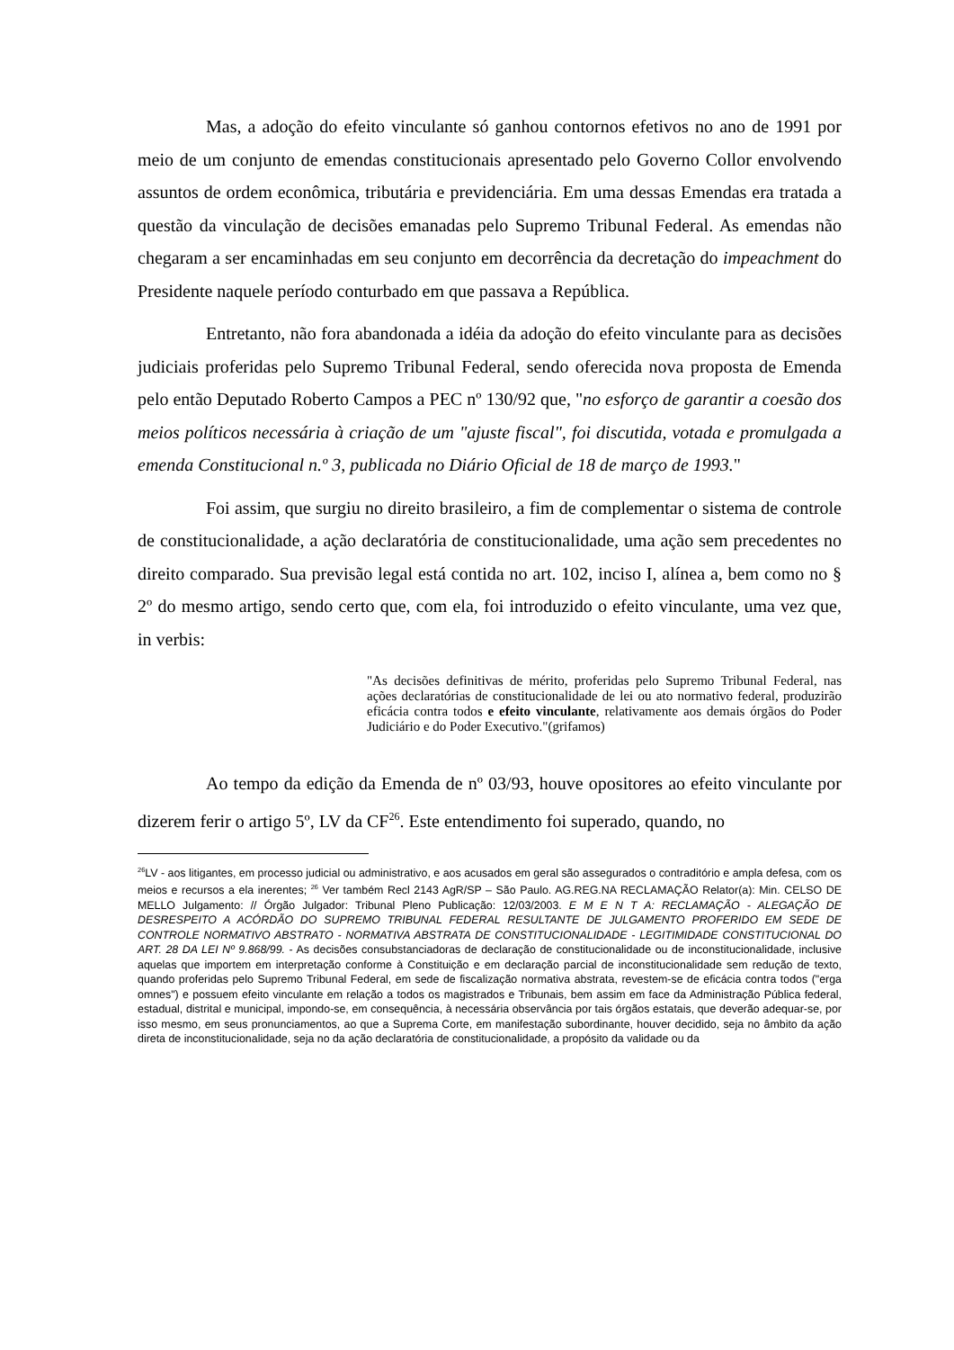Mas, a adoção do efeito vinculante só ganhou contornos efetivos no ano de 1991 por meio de um conjunto de emendas constitucionais apresentado pelo Governo Collor envolvendo assuntos de ordem econômica, tributária e previdenciária. Em uma dessas Emendas era tratada a questão da vinculação de decisões emanadas pelo Supremo Tribunal Federal. As emendas não chegaram a ser encaminhadas em seu conjunto em decorrência da decretação do impeachment do Presidente naquele período conturbado em que passava a República.
Entretanto, não fora abandonada a idéia da adoção do efeito vinculante para as decisões judiciais proferidas pelo Supremo Tribunal Federal, sendo oferecida nova proposta de Emenda pelo então Deputado Roberto Campos a PEC nº 130/92 que, "no esforço de garantir a coesão dos meios políticos necessária à criação de um "ajuste fiscal", foi discutida, votada e promulgada a emenda Constitucional n.º 3, publicada no Diário Oficial de 18 de março de 1993."
Foi assim, que surgiu no direito brasileiro, a fim de complementar o sistema de controle de constitucionalidade, a ação declaratória de constitucionalidade, uma ação sem precedentes no direito comparado. Sua previsão legal está contida no art. 102, inciso I, alínea a, bem como no § 2º do mesmo artigo, sendo certo que, com ela, foi introduzido o efeito vinculante, uma vez que, in verbis:
"As decisões definitivas de mérito, proferidas pelo Supremo Tribunal Federal, nas ações declaratórias de constitucionalidade de lei ou ato normativo federal, produzirão eficácia contra todos e efeito vinculante, relativamente aos demais órgãos do Poder Judiciário e do Poder Executivo."(grifamos)
Ao tempo da edição da Emenda de nº 03/93, houve opositores ao efeito vinculante por dizerem ferir o artigo 5º, LV da CF<sup>26</sup>. Este entendimento foi superado, quando, no
<sup>26</sup> LV - aos litigantes, em processo judicial ou administrativo, e aos acusados em geral são assegurados o contraditório e ampla defesa, com os meios e recursos a ela inerentes; <sup>26</sup> Ver também Recl 2143 AgR/SP – São Paulo. AG.REG.NA RECLAMAÇÃO Relator(a): Min. CELSO DE MELLO Julgamento: // Órgão Julgador: Tribunal Pleno Publicação: 12/03/2003. E M E N T A: RECLAMAÇÃO - ALEGAÇÃO DE DESRESPEITO A ACÓRDÃO DO SUPREMO TRIBUNAL FEDERAL RESULTANTE DE JULGAMENTO PROFERIDO EM SEDE DE CONTROLE NORMATIVO ABSTRATO - NORMATIVA ABSTRATA DE CONSTITUCIONALIDADE - LEGITIMIDADE CONSTITUCIONAL DO ART. 28 DA LEI Nº 9.868/99. - As decisões consubstanciadoras de declaração de constitucionalidade ou de inconstitucionalidade, inclusive aquelas que importem em interpretação conforme à Constituição e em declaração parcial de inconstitucionalidade sem redução de texto, quando proferidas pelo Supremo Tribunal Federal, em sede de fiscalização normativa abstrata, revestem-se de eficácia contra todos ("erga omnes") e possuem efeito vinculante em relação a todos os magistrados e Tribunais, bem assim em face da Administração Pública federal, estadual, distrital e municipal, impondo-se, em consequência, à necessária observância por tais órgãos estatais, que deverão adequar-se, por isso mesmo, em seus pronunciamentos, ao que a Suprema Corte, em manifestação subordinante, houver decidido, seja no âmbito da ação direta de inconstitucionalidade, seja no da ação declaratória de constitucionalidade, a propósito da validade ou da